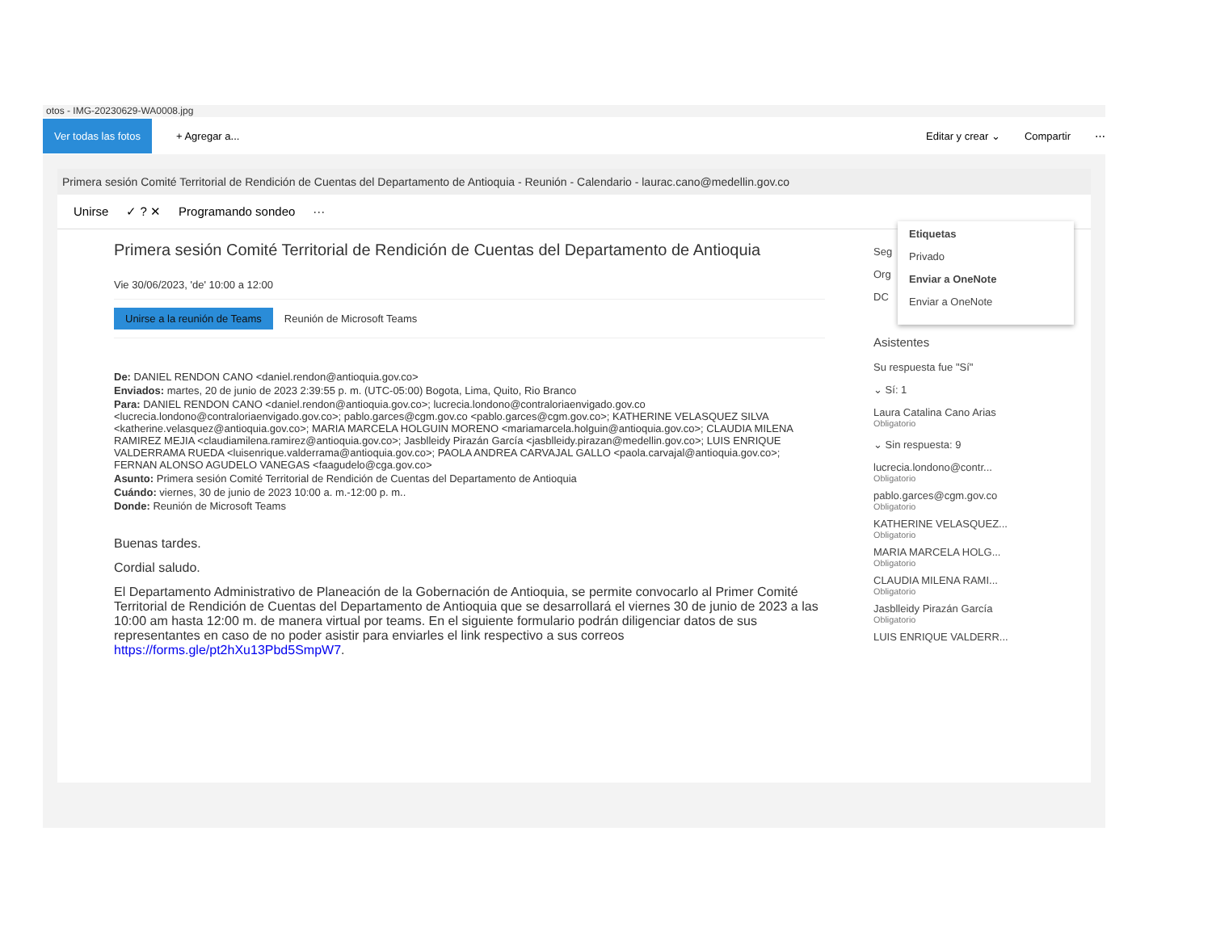otos - IMG-20230629-WA0008.jpg
Ver todas las fotos + Agregar a... Editar y crear ⌄ Compartir ⋯
Primera sesión Comité Territorial de Rendición de Cuentas del Departamento de Antioquia - Reunión - Calendario - laurac.cano@medellin.gov.co
Unirse ✓ ? ✕ Programando sondeo ···
Primera sesión Comité Territorial de Rendición de Cuentas del Departamento de Antioquia
Vie 30/06/2023, 'de' 10:00 a 12:00
Unirse a la reunión de Teams Reunión de Microsoft Teams
De: DANIEL RENDON CANO <daniel.rendon@antioquia.gov.co>
Enviados: martes, 20 de junio de 2023 2:39:55 p. m. (UTC-05:00) Bogota, Lima, Quito, Rio Branco
Para: DANIEL RENDON CANO <daniel.rendon@antioquia.gov.co>; lucrecia.londono@contraloriaenvigado.gov.co <lucrecia.londono@contraloriaenvigado.gov.co>; pablo.garces@cgm.gov.co <pablo.garces@cgm.gov.co>; KATHERINE VELASQUEZ SILVA <katherine.velasquez@antioquia.gov.co>; MARIA MARCELA HOLGUIN MORENO <mariamarcela.holguin@antioquia.gov.co>; CLAUDIA MILENA RAMIREZ MEJIA <claudiamilena.ramirez@antioquia.gov.co>; Jasblleidy Pirazán García <jasblleidy.pirazan@medellin.gov.co>; LUIS ENRIQUE VALDERRAMA RUEDA <luisenrique.valderrama@antioquia.gov.co>; PAOLA ANDREA CARVAJAL GALLO <paola.carvajal@antioquia.gov.co>; FERNAN ALONSO AGUDELO VANEGAS <faagudelo@cga.gov.co>
Asunto: Primera sesión Comité Territorial de Rendición de Cuentas del Departamento de Antioquia
Cuándo: viernes, 30 de junio de 2023 10:00 a. m.-12:00 p. m..
Donde: Reunión de Microsoft Teams
Buenas tardes.
Cordial saludo.
El Departamento Administrativo de Planeación de la Gobernación de Antioquia, se permite convocarlo al Primer Comité Territorial de Rendición de Cuentas del Departamento de Antioquia que se desarrollará el viernes 30 de junio de 2023 a las 10:00 am hasta 12:00 m. de manera virtual por teams. En el siguiente formulario podrán diligenciar datos de sus representantes en caso de no poder asistir para enviarles el link respectivo a sus correos https://forms.gle/pt2hXu13Pbd5SmpW7.
Etiquetas
Privado
Enviar a OneNote
Enviar a OneNote
Seg
Org
DC
Asistentes
Su respuesta fue "Sí"
⌄ Sí: 1
Laura Catalina Cano Arias
Obligatorio
⌄ Sin respuesta: 9
lucrecia.londono@contr...
Obligatorio
pablo.garces@cgm.gov.co
Obligatorio
KATHERINE VELASQUEZ...
Obligatorio
MARIA MARCELA HOLG...
Obligatorio
CLAUDIA MILENA RAMI...
Obligatorio
Jasblleidy Pirazán García
Obligatorio
LUIS ENRIQUE VALDERR...